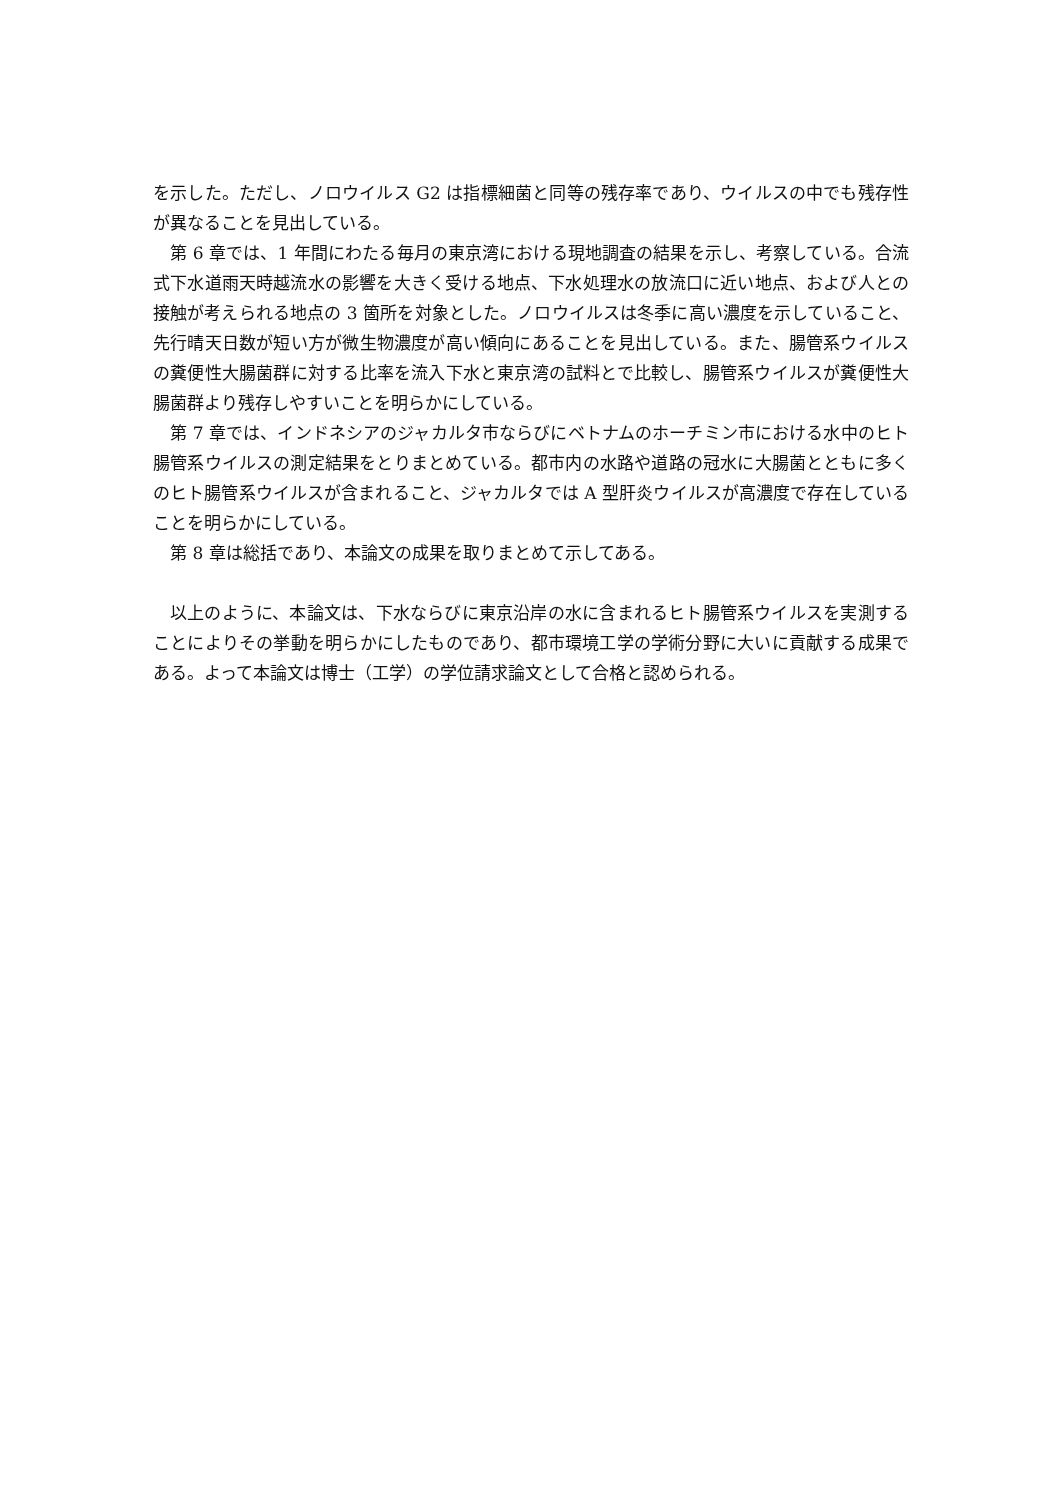を示した。ただし、ノロウイルス G2 は指標細菌と同等の残存率であり、ウイルスの中でも残存性が異なることを見出している。
第 6 章では、1 年間にわたる毎月の東京湾における現地調査の結果を示し、考察している。合流式下水道雨天時越流水の影響を大きく受ける地点、下水処理水の放流口に近い地点、および人との接触が考えられる地点の 3 箇所を対象とした。ノロウイルスは冬季に高い濃度を示していること、先行晴天日数が短い方が微生物濃度が高い傾向にあることを見出している。また、腸管系ウイルスの糞便性大腸菌群に対する比率を流入下水と東京湾の試料とで比較し、腸管系ウイルスが糞便性大腸菌群より残存しやすいことを明らかにしている。
第 7 章では、インドネシアのジャカルタ市ならびにベトナムのホーチミン市における水中のヒト腸管系ウイルスの測定結果をとりまとめている。都市内の水路や道路の冠水に大腸菌とともに多くのヒト腸管系ウイルスが含まれること、ジャカルタでは A 型肝炎ウイルスが高濃度で存在していることを明らかにしている。
第 8 章は総括であり、本論文の成果を取りまとめて示してある。
以上のように、本論文は、下水ならびに東京沿岸の水に含まれるヒト腸管系ウイルスを実測することによりその挙動を明らかにしたものであり、都市環境工学の学術分野に大いに貢献する成果である。よって本論文は博士（工学）の学位請求論文として合格と認められる。